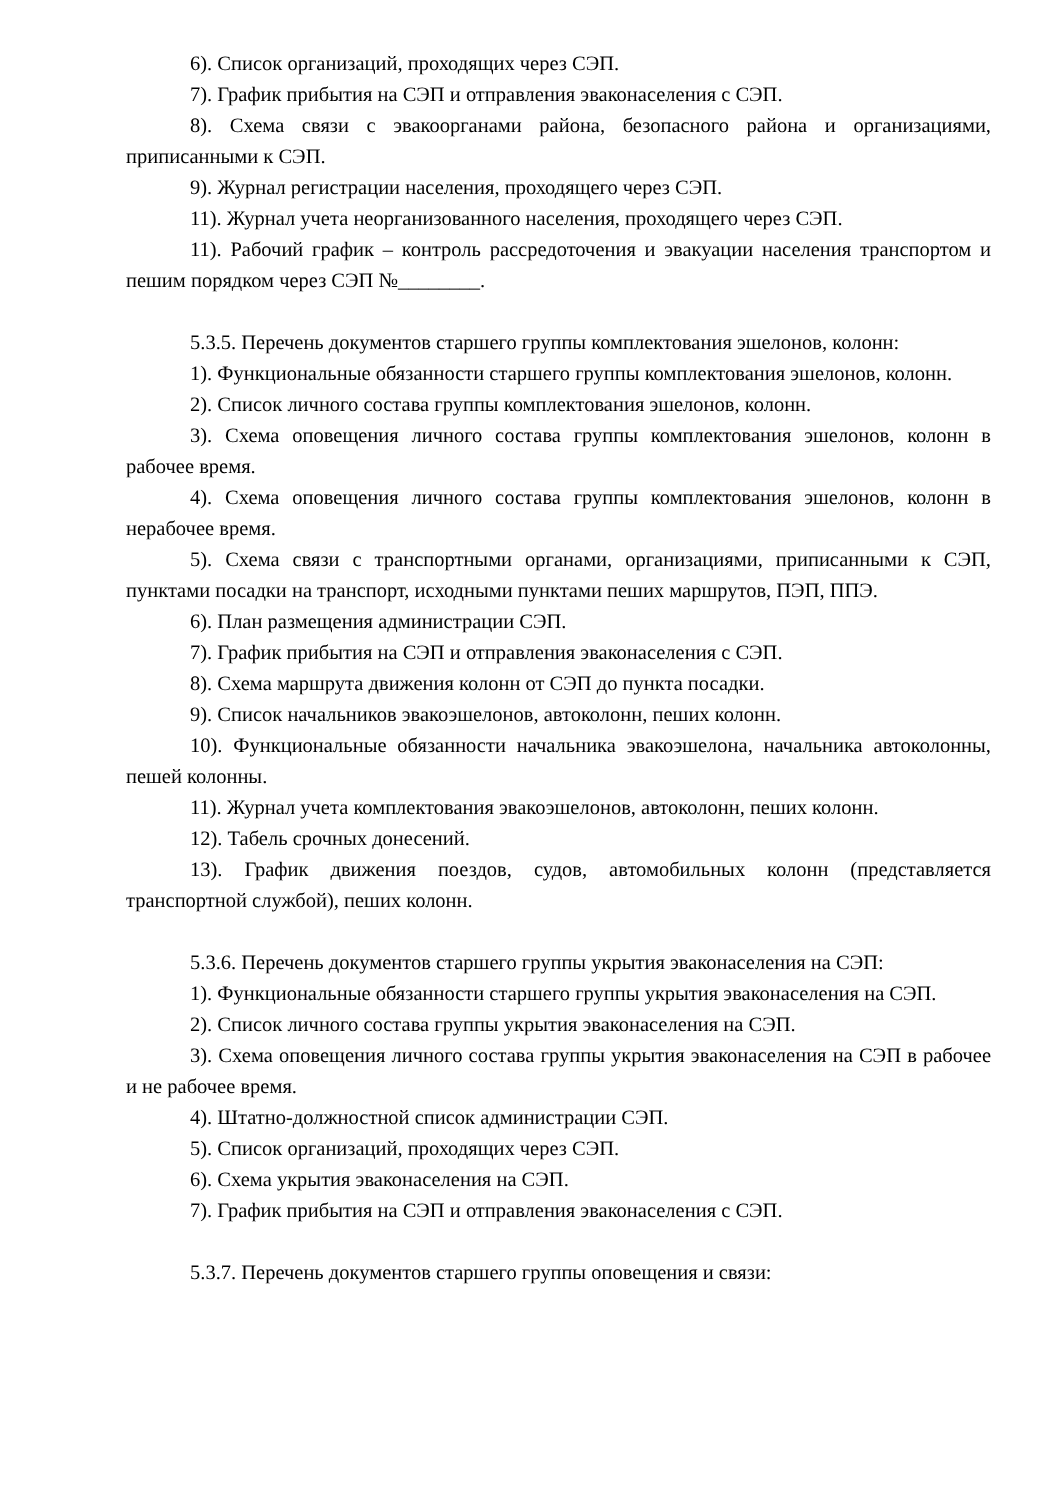6). Список организаций, проходящих через СЭП.
7). График прибытия на СЭП и отправления эваконаселения с СЭП.
8). Схема связи с эвакоорганами района, безопасного района и организациями, приписанными к СЭП.
9). Журнал регистрации населения, проходящего через СЭП.
11). Журнал учета неорганизованного населения, проходящего через СЭП.
11). Рабочий график – контроль рассредоточения и эвакуации населения транспортом и пешим порядком через СЭП №________.
5.3.5. Перечень документов старшего группы комплектования эшелонов, колонн:
1). Функциональные обязанности старшего группы комплектования эшелонов, колонн.
2). Список личного состава группы комплектования эшелонов, колонн.
3). Схема оповещения личного состава группы комплектования эшелонов, колонн в рабочее время.
4). Схема оповещения личного состава группы комплектования эшелонов, колонн в нерабочее время.
5). Схема связи с транспортными органами, организациями, приписанными к СЭП, пунктами посадки на транспорт, исходными пунктами пеших маршрутов, ПЭП, ППЭ.
6). План размещения администрации СЭП.
7). График прибытия на СЭП и отправления эваконаселения с СЭП.
8). Схема маршрута движения колонн от СЭП до пункта посадки.
9). Список начальников эвакоэшелонов, автоколонн, пеших колонн.
10). Функциональные обязанности начальника эвакоэшелона, начальника автоколонны, пешей колонны.
11). Журнал учета комплектования эвакоэшелонов, автоколонн, пеших колонн.
12). Табель срочных донесений.
13). График движения поездов, судов, автомобильных колонн (представляется транспортной службой), пеших колонн.
5.3.6. Перечень документов старшего группы укрытия эваконаселения на СЭП:
1). Функциональные обязанности старшего группы укрытия эваконаселения на СЭП.
2). Список личного состава группы укрытия эваконаселения на СЭП.
3). Схема оповещения личного состава группы укрытия эваконаселения на СЭП в рабочее и не рабочее время.
4). Штатно-должностной список администрации СЭП.
5). Список организаций, проходящих через СЭП.
6). Схема укрытия эваконаселения на СЭП.
7). График прибытия на СЭП и отправления эваконаселения с СЭП.
5.3.7. Перечень документов старшего группы оповещения и связи: